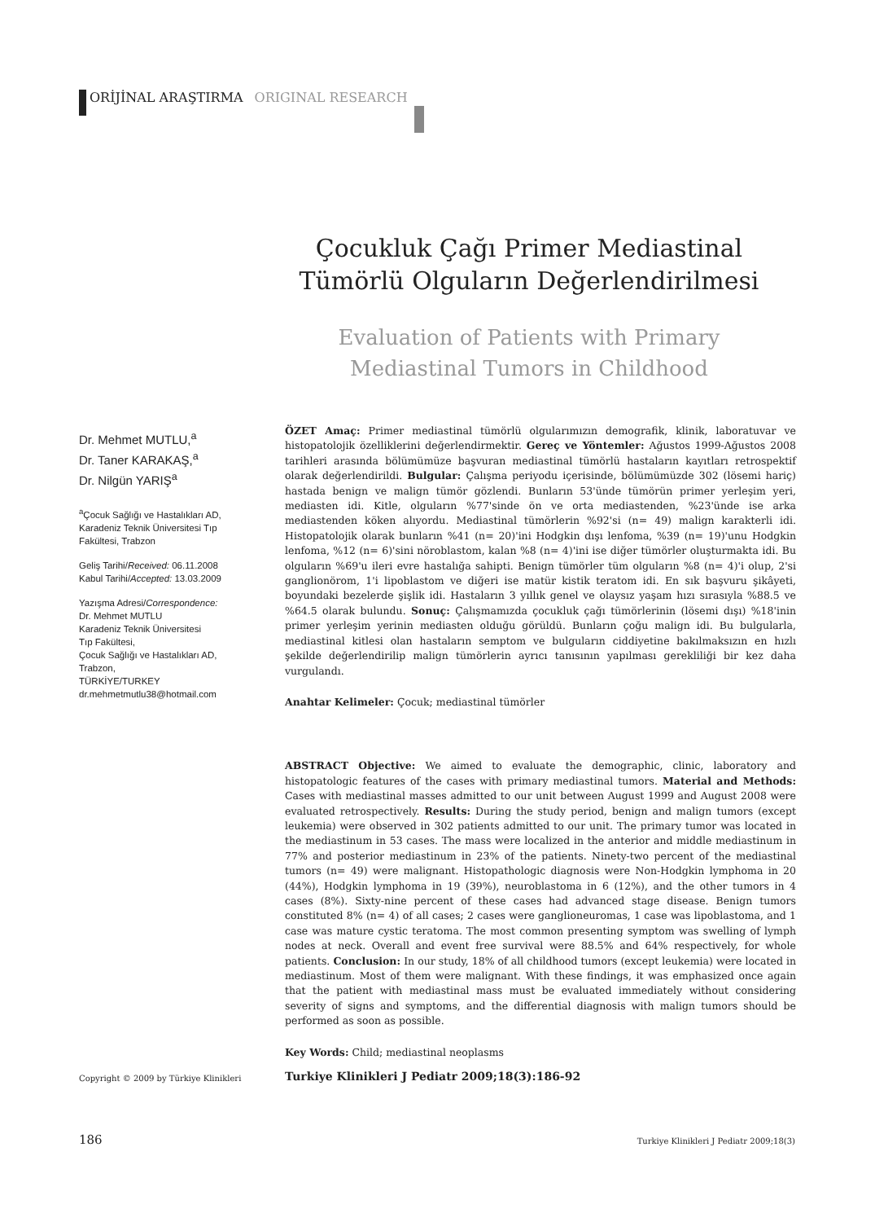ORİJİNAL ARAŞTIRMA ORIGINAL RESEARCH
Çocukluk Çağı Primer Mediastinal Tümörlü Olguların Değerlendirilmesi
Evaluation of Patients with Primary Mediastinal Tumors in Childhood
Dr. Mehmet MUTLU,<sup>a</sup>
Dr. Taner KARAKAŞ,<sup>a</sup>
Dr. Nilgün YARIŞ<sup>a</sup>
<sup>a</sup> Çocuk Sağlığı ve Hastalıkları AD, Karadeniz Teknik Üniversitesi Tıp Fakültesi, Trabzon
Geliş Tarihi/Received: 06.11.2008
Kabul Tarihi/Accepted: 13.03.2009
Yazışma Adresi/Correspondence:
Dr. Mehmet MUTLU
Karadeniz Teknik Üniversitesi
Tıp Fakültesi,
Çocuk Sağlığı ve Hastalıkları AD,
Trabzon,
TÜRKİYE/TURKEY
dr.mehmetmutlu38@hotmail.com
ÖZET Amaç: Primer mediastinal tümörlü olgularımızın demografik, klinik, laboratuvar ve histopatolojik özelliklerini değerlendirmektir. Gereç ve Yöntemler: Ağustos 1999-Ağustos 2008 tarihleri arasında bölümümüze başvuran mediastinal tümörlü hastaların kayıtları retrospektif olarak değerlendirildi. Bulgular: Çalışma periyodu içerisinde, bölümümüzde 302 (lösemi hariç) hastada benign ve malign tümör gözlendi. Bunların 53'ünde tümörün primer yerleşim yeri, mediasten idi. Kitle, olguların %77'sinde ön ve orta mediastenden, %23'ünde ise arka mediastenden köken alıyordu. Mediastinal tümörlerin %92'si (n= 49) malign karakterli idi. Histopatolojik olarak bunların %41 (n= 20)'ini Hodgkin dışı lenfoma, %39 (n= 19)'unu Hodgkin lenfoma, %12 (n= 6)'sini nöroblastom, kalan %8 (n= 4)'ini ise diğer tümörler oluşturmakta idi. Bu olguların %69'u ileri evre hastalığa sahipti. Benign tümörler tüm olguların %8 (n= 4)'i olup, 2'si ganglionörom, 1'i lipoblastom ve diğeri ise matür kistik teratom idi. En sık başvuru şikâyeti, boyundaki bezelerde şişlik idi. Hastaların 3 yıllık genel ve olaysız yaşam hızı sırasıyla %88.5 ve %64.5 olarak bulundu. Sonuç: Çalışmamızda çocukluk çağı tümörlerinin (lösemi dışı) %18'inin primer yerleşim yerinin mediasten olduğu görüldü. Bunların çoğu malign idi. Bu bulgularla, mediastinal kitlesi olan hastaların semptom ve bulguların ciddiyetine bakılmaksızın en hızlı şekilde değerlendirilip malign tümörlerin ayrıcı tanısının yapılması gerekliliği bir kez daha vurgulandı.
Anahtar Kelimeler: Çocuk; mediastinal tümörler
ABSTRACT Objective: We aimed to evaluate the demographic, clinic, laboratory and histopatologic features of the cases with primary mediastinal tumors. Material and Methods: Cases with mediastinal masses admitted to our unit between August 1999 and August 2008 were evaluated retrospectively. Results: During the study period, benign and malign tumors (except leukemia) were observed in 302 patients admitted to our unit. The primary tumor was located in the mediastinum in 53 cases. The mass were localized in the anterior and middle mediastinum in 77% and posterior mediastinum in 23% of the patients. Ninety-two percent of the mediastinal tumors (n= 49) were malignant. Histopathologic diagnosis were Non-Hodgkin lymphoma in 20 (44%), Hodgkin lymphoma in 19 (39%), neuroblastoma in 6 (12%), and the other tumors in 4 cases (8%). Sixty-nine percent of these cases had advanced stage disease. Benign tumors constituted 8% (n= 4) of all cases; 2 cases were ganglioneuromas, 1 case was lipoblastoma, and 1 case was mature cystic teratoma. The most common presenting symptom was swelling of lymph nodes at neck. Overall and event free survival were 88.5% and 64% respectively, for whole patients. Conclusion: In our study, 18% of all childhood tumors (except leukemia) were located in mediastinum. Most of them were malignant. With these findings, it was emphasized once again that the patient with mediastinal mass must be evaluated immediately without considering severity of signs and symptoms, and the differential diagnosis with malign tumors should be performed as soon as possible.
Key Words: Child; mediastinal neoplasms
Copyright © 2009 by Türkiye Klinikleri
Turkiye Klinikleri J Pediatr 2009;18(3):186-92
186 Turkiye Klinikleri J Pediatr 2009;18(3)